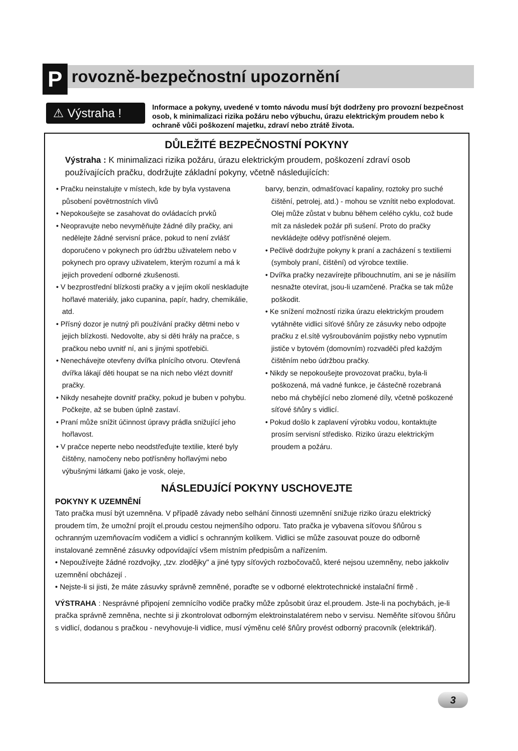P
rovozně-bezpečnostní upozornění
⚠ Výstraha !
Informace a pokyny, uvedené v tomto návodu musí být dodrženy pro provozní bezpečnost osob, k minimalizaci rizika požáru nebo výbuchu, úrazu elektrickým proudem nebo k ochraně vůči poškození majetku, zdraví nebo ztrátě života.
DŮLEŽITÉ BEZPEČNOSTNÍ POKYNY
Výstraha : K minimalizaci rizika požáru, úrazu elektrickým proudem, poškození zdraví osob používajících pračku, dodržujte základní pokyny, včetně následujících:
• Pračku neinstalujte v místech, kde by byla vystavena působení povětrnostních vlivů
• Nepokoušejte se zasahovat do ovládacích prvků
• Neopravujte nebo nevyměňujte žádné díly pračky, ani nedělejte žádné servisní práce, pokud to není zvlášť doporučeno v pokynech pro údržbu uživatelem nebo v pokynech pro opravy uživatelem, kterým rozumí a má k jejich provedení odborné zkušenosti.
• V bezprostřední blízkosti pračky a v jejím okolí neskladujte hořlavé materiály, jako cupanina, papír, hadry, chemikálie, atd.
• Přísný dozor je nutný při používání pračky dětmi nebo v jejich blízkosti. Nedovolte, aby si děti hrály na pračce, s pračkou nebo uvnitř ní, ani s jinými spotřebiči.
• Nenechávejte otevřeny dvířka plnícího otvoru. Otevřená dvířka lákají děti houpat se na nich nebo vlézt dovnitř pračky.
• Nikdy nesahejte dovnitř pračky, pokud je buben v pohybu. Počkejte, až se buben úplně zastaví.
• Praní může snížit účinnost úpravy prádla snižující jeho hořlavost.
• V pračce neperte nebo neodstřeďujte textilie, které byly čištěny, namočeny nebo potřísněny hořlavými nebo výbušnými látkami (jako je vosk, oleje,
barvy, benzin, odmašťovací kapaliny, roztoky pro suché čištění, petrolej, atd.) - mohou se vznítit nebo explodovat. Olej může zůstat v bubnu během celého cyklu, což bude mít za následek požár při sušení. Proto do pračky nevkládejte oděvy potřísněné olejem.
• Pečlivě dodržujte pokyny k praní a zacházení s textiliemi (symboly praní, čištění) od výrobce textilie.
• Dvířka pračky nezavírejte přibouchnutím, ani se je násilím nesnažte otevírat, jsou-li uzamčené. Pračka se tak může poškodit.
• Ke snížení možností rizika úrazu elektrickým proudem vytáhněte vidlici síťové šňůry ze zásuvky nebo odpojte pračku z el.sítě vyšroubováním pojistky nebo vypnutím jističe v bytovém (domovním) rozvaděči před každým čištěním nebo údržbou pračky.
• Nikdy se nepokoušejte provozovat pračku, byla-li poškozená, má vadné funkce, je částečně rozebraná nebo má chybějící nebo zlomené díly, včetně poškozené síťové šňůry s vidlicí.
• Pokud došlo k zaplavení výrobku vodou, kontaktujte prosím servisní středisko. Riziko úrazu elektrickým proudem a požáru.
NÁSLEDUJÍCÍ POKYNY USCHOVEJTE
POKYNY K UZEMNĚNÍ
Tato pračka musí být uzemněna. V případě závady nebo selhání činnosti uzemnění snižuje riziko úrazu elektrický proudem tím, že umožní projít el.proudu cestou nejmenšího odporu. Tato pračka je vybavena síťovou šňůrou s ochranným uzemňovacím vodičem a vidlicí s ochranným kolíkem. Vidlici se může zasouvat pouze do odborně instalované zemněné zásuvky odpovídající všem místním předpisům a nařízením.
• Nepoužívejte žádné rozdvojky, „tzv. zlodějky" a jiné typy síťových rozbočovačů, které nejsou uzemněny, nebo jakkoliv uzemnění obcházejí .
• Nejste-li si jisti, že máte zásuvky správně zemněné, poraďte se v odborné elektrotechnické instalační firmě .
VÝSTRAHA : Nesprávné připojení zemnícího vodiče pračky může způsobit úraz el.proudem. Jste-li na pochybách, je-li pračka správně zemněna, nechte si ji zkontrolovat odborným elektroinstalatérem nebo v servisu. Neměňte síťovou šňůru s vidlicí, dodanou s pračkou - nevyhovuje-li vidlice, musí výměnu celé šňůry provést odborný pracovník (elektrikář).
3